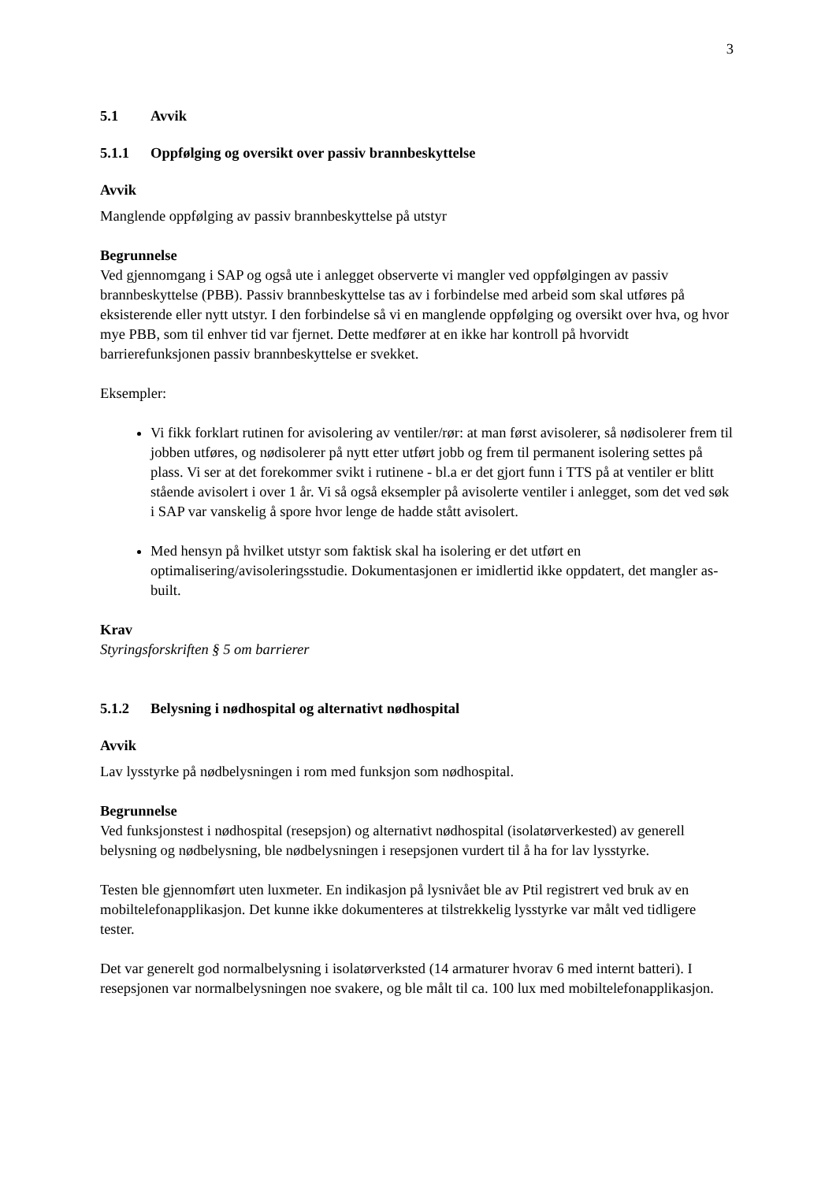3
5.1 Avvik
5.1.1 Oppfølging og oversikt over passiv brannbeskyttelse
Avvik
Manglende oppfølging av passiv brannbeskyttelse på utstyr
Begrunnelse
Ved gjennomgang i SAP og også ute i anlegget observerte vi mangler ved oppfølgingen av passiv brannbeskyttelse (PBB). Passiv brannbeskyttelse tas av i forbindelse med arbeid som skal utføres på eksisterende eller nytt utstyr. I den forbindelse så vi en manglende oppfølging og oversikt over hva, og hvor mye PBB, som til enhver tid var fjernet. Dette medfører at en ikke har kontroll på hvorvidt barrierefunksjonen passiv brannbeskyttelse er svekket.
Eksempler:
Vi fikk forklart rutinen for avisolering av ventiler/rør: at man først avisolerer, så nødisolerer frem til jobben utføres, og nødisolerer på nytt etter utført jobb og frem til permanent isolering settes på plass. Vi ser at det forekommer svikt i rutinene - bl.a er det gjort funn i TTS på at ventiler er blitt stående avisolert i over 1 år. Vi så også eksempler på avisolerte ventiler i anlegget, som det ved søk i SAP var vanskelig å spore hvor lenge de hadde stått avisolert.
Med hensyn på hvilket utstyr som faktisk skal ha isolering er det utført en optimalisering/avisoleringsstudie. Dokumentasjonen er imidlertid ikke oppdatert, det mangler as-built.
Krav
Styringsforskriften § 5 om barrierer
5.1.2 Belysning i nødhospital og alternativt nødhospital
Avvik
Lav lysstyrke på nødbelysningen i rom med funksjon som nødhospital.
Begrunnelse
Ved funksjonstest i nødhospital (resepsjon) og alternativt nødhospital (isolatørverkested) av generell belysning og nødbelysning, ble nødbelysningen i resepsjonen vurdert til å ha for lav lysstyrke.
Testen ble gjennomført uten luxmeter. En indikasjon på lysnivået ble av Ptil registrert ved bruk av en mobiltelefonapplikasjon. Det kunne ikke dokumenteres at tilstrekkelig lysstyrke var målt ved tidligere tester.
Det var generelt god normalbelysning i isolatørverksted (14 armaturer hvorav 6 med internt batteri). I resepsjonen var normalbelysningen noe svakere, og ble målt til ca. 100 lux med mobiltelefonapplikasjon.